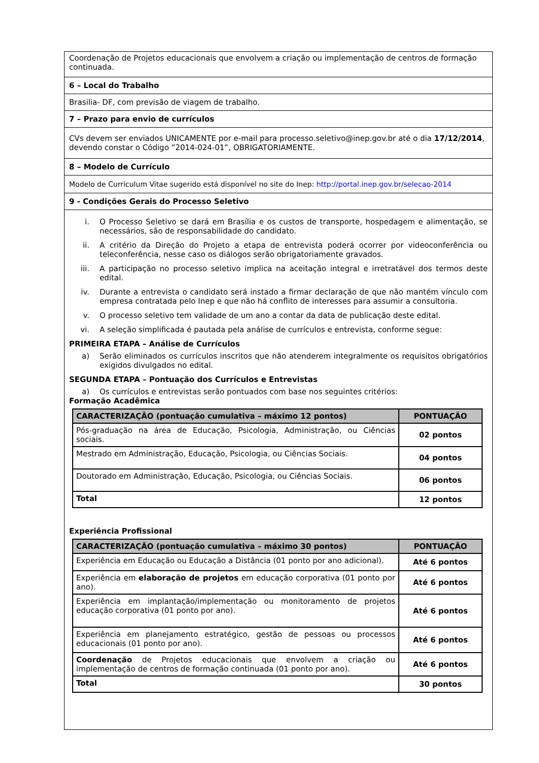Coordenação de Projetos educacionais que envolvem a criação ou implementação de centros de formação continuada.
6 – Local do Trabalho
Brasilia- DF, com previsão de viagem de trabalho.
7 – Prazo para envio de currículos
CVs devem ser enviados UNICAMENTE por e-mail para processo.seletivo@inep.gov.br até o dia 17/12/2014, devendo constar o Código ”2014-024-01”, OBRIGATORIAMENTE.
8 – Modelo de Currículo
Modelo de Curriculum Vitae sugerido está disponível no site do Inep: http://portal.inep.gov.br/selecao-2014
9 - Condições Gerais do Processo Seletivo
i. O Processo Seletivo se dará em Brasília e os custos de transporte, hospedagem e alimentação, se necessários, são de responsabilidade do candidato.
ii. A critério da Direção do Projeto a etapa de entrevista poderá ocorrer por videoconferência ou teleconferência, nesse caso os diálogos serão obrigatoriamente gravados.
iii. A participação no processo seletivo implica na aceitação integral e irretratável dos termos deste edital.
iv. Durante a entrevista o candidato será instado a firmar declaração de que não mantém vínculo com empresa contratada pelo Inep e que não há conflito de interesses para assumir a consultoria.
v. O processo seletivo tem validade de um ano a contar da data de publicação deste edital.
vi. A seleção simplificada é pautada pela análise de currículos e entrevista, conforme segue:
PRIMEIRA ETAPA – Análise de Currículos
a) Serão eliminados os currículos inscritos que não atenderem integralmente os requisitos obrigatórios exigidos divulgados no edital.
SEGUNDA ETAPA – Pontuação dos Currículos e Entrevistas
a) Os currículos e entrevistas serão pontuados com base nos seguintes critérios:
Formação Acadêmica
| CARACTERIZAÇÃO (pontuação cumulativa – máximo 12 pontos) | PONTUAÇÃO |
| --- | --- |
| Pós-graduação na área de Educação, Psicologia, Administração, ou Ciências sociais. | 02 pontos |
| Mestrado em Administração, Educação, Psicologia, ou Ciências Sociais. | 04 pontos |
| Doutorado em Administração, Educação, Psicologia, ou Ciências Sociais. | 06 pontos |
| Total | 12 pontos |
Experiência Profissional
| CARACTERIZAÇÃO (pontuação cumulativa – máximo 30 pontos) | PONTUAÇÃO |
| --- | --- |
| Experiência em Educação ou Educação a Distância (01 ponto por ano adicional). | Até 6 pontos |
| Experiência em elaboração de projetos em educação corporativa (01 ponto por ano). | Até 6 pontos |
| Experiência em implantação/implementação ou monitoramento de projetos educação corporativa (01 ponto por ano). | Até 6 pontos |
| Experiência em planejamento estratégico, gestão de pessoas ou processos educacionais (01 ponto por ano). | Até 6 pontos |
| Coordenação de Projetos educacionais que envolvem a criação ou implementação de centros de formação continuada (01 ponto por ano). | Até 6 pontos |
| Total | 30 pontos |